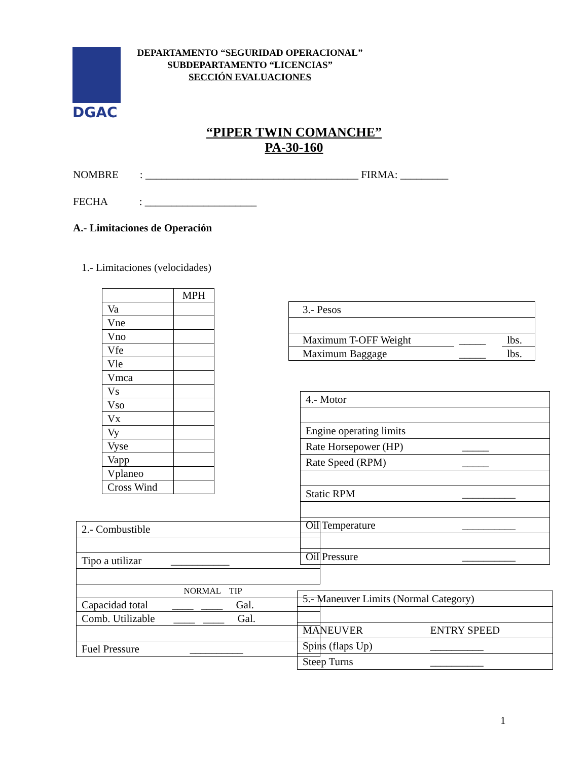DGAC
DEPARTAMENTO “SEGURIDAD OPERACIONAL”
SUBDEPARTAMENTO “LICENCIAS”
SECCIÓN EVALUACIONES
“PIPER TWIN COMANCHE”
PA-30-160
NOMBRE : ________________________________________ FIRMA: _________
FECHA : _____________________
A.- Limitaciones de Operación
1.- Limitaciones (velocidades)
| | MPH |
| Va | |
| Vne | |
| Vno | |
| Vfe | |
| Vle | |
| Vmca | |
| Vs | |
| Vso | |
| Vx | |
| Vy | |
| Vyse | |
| Vapp | |
| Vplaneo | |
| Cross Wind | |
| 3.- Pesos | | |
| Maximum T-OFF Weight | _____ | lbs. |
| Maximum Baggage | _____ | lbs. |
| 4.- Motor | |
| Engine operating limits | |
| Rate Horsepower (HP) | _____ |
| Rate Speed (RPM) | _____ |
| Static RPM | __________ |
| Oil Temperature | __________ |
| Oil Pressure | __________ |
| 2.- Combustible |
| Tipo a utilizar ___________ |
| NORMAL TIP |
| Capacidad total ____ ____ Gal. |
| Comb. Utilizable ____ ____ Gal. |
| Fuel Pressure __________ |
| 5.- Maneuver Limits (Normal Category) | |
| MANEUVER | ENTRY SPEED |
| Spins (flaps Up) | __________ |
| Steep Turns | __________ |
1